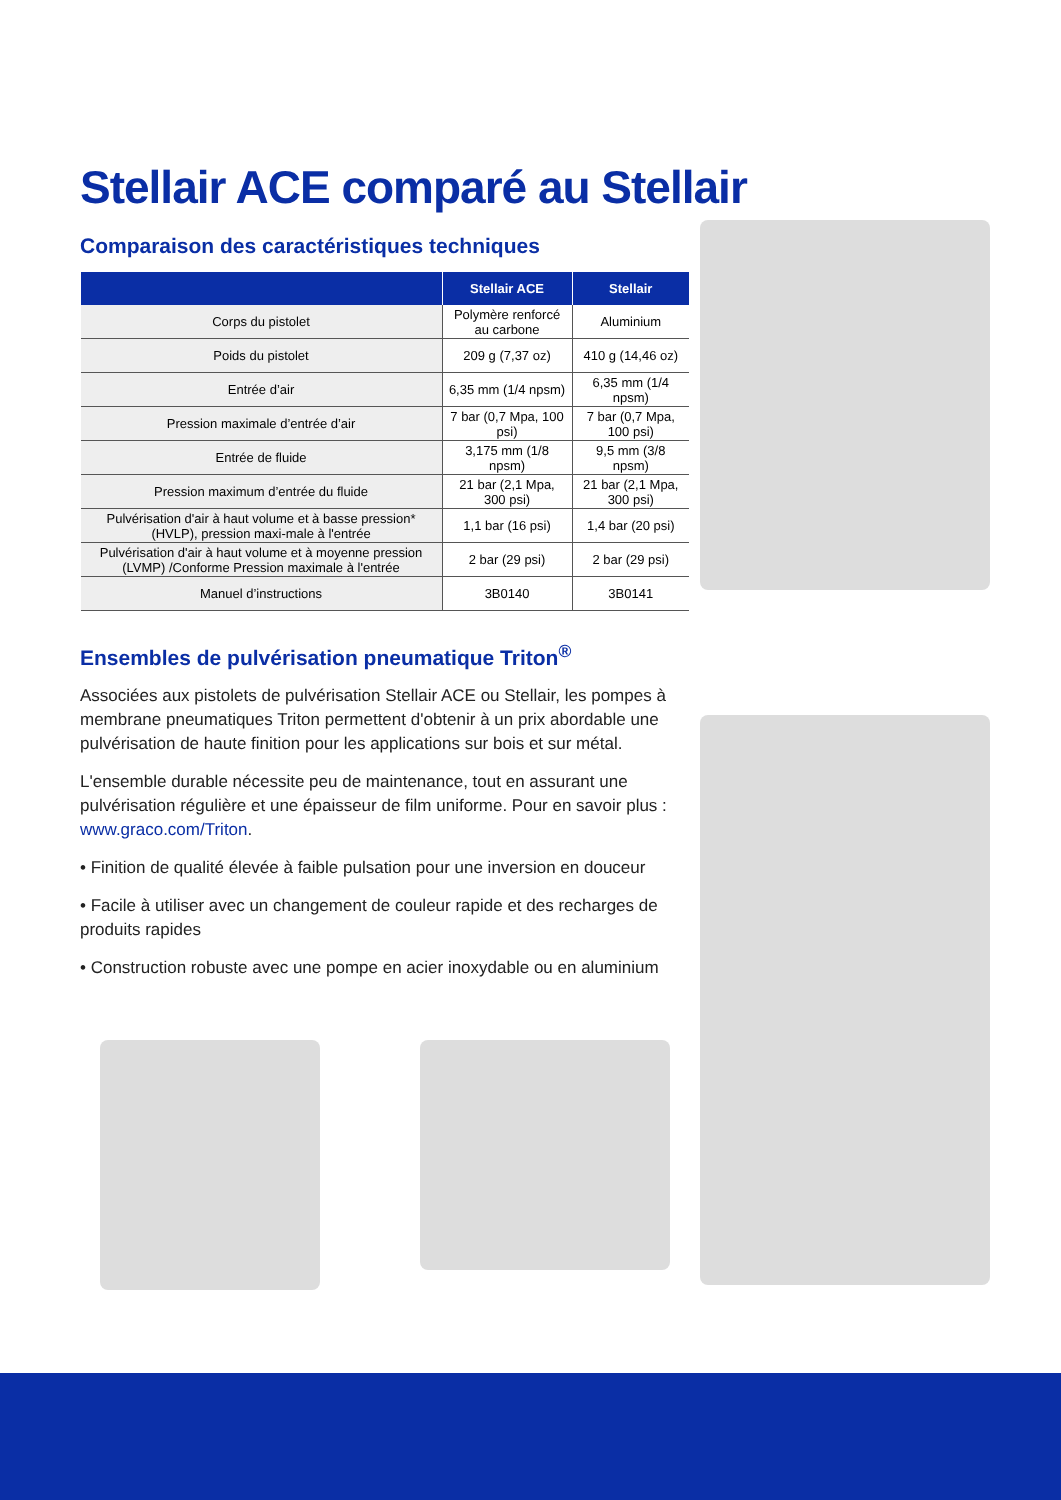Stellair ACE comparé au Stellair
Comparaison des caractéristiques techniques
| | Stellair ACE | Stellair |
| --- | --- | --- |
| Corps du pistolet | Polymère renforcé au carbone | Aluminium |
| Poids du pistolet | 209 g (7,37 oz) | 410 g (14,46 oz) |
| Entrée d’air | 6,35 mm (1/4 npsm) | 6,35 mm (1/4 npsm) |
| Pression maximale d’entrée d’air | 7 bar (0,7 Mpa, 100 psi) | 7 bar (0,7 Mpa, 100 psi) |
| Entrée de fluide | 3,175 mm (1/8 npsm) | 9,5 mm (3/8 npsm) |
| Pression maximum d’entrée du fluide | 21 bar (2,1 Mpa, 300 psi) | 21 bar (2,1 Mpa, 300 psi) |
| Pulvérisation d'air à haut volume et à basse pression* (HVLP), pression maxi-male à l'entrée | 1,1 bar (16 psi) | 1,4 bar (20 psi) |
| Pulvérisation d'air à haut volume et à moyenne pression (LVMP) /Conforme Pression maximale à l'entrée | 2 bar (29 psi) | 2 bar (29 psi) |
| Manuel d’instructions | 3B0140 | 3B0141 |
Ensembles de pulvérisation pneumatique Triton<sup>®</sup>
Associées aux pistolets de pulvérisation Stellair ACE ou Stellair, les pompes à membrane pneumatiques Triton permettent d'obtenir à un prix abordable une pulvérisation de haute finition pour les applications sur bois et sur métal.
L'ensemble durable nécessite peu de maintenance, tout en assurant une pulvérisation régulière et une épaisseur de film uniforme. Pour en savoir plus : www.graco.com/Triton.
• Finition de qualité élevée à faible pulsation pour une inversion en douceur
• Facile à utiliser avec un changement de couleur rapide et des recharges de produits rapides
• Construction robuste avec une pompe en acier inoxydable ou en aluminium